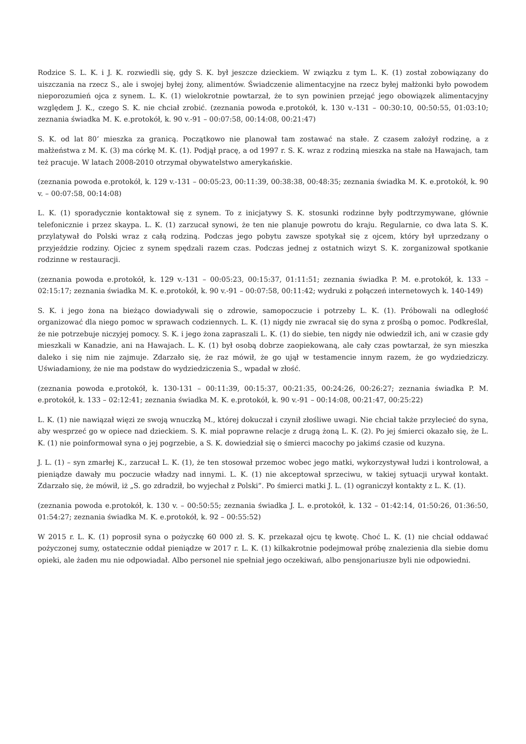Rodzice S. L. K. i J. K. rozwiedli się, gdy S. K. był jeszcze dzieckiem. W związku z tym L. K. (1) został zobowiązany do uiszczania na rzecz S., ale i swojej byłej żony, alimentów. Świadczenie alimentacyjne na rzecz byłej małżonki było powodem nieporozumień ojca z synem. L. K. (1) wielokrotnie powtarzał, że to syn powinien przejąć jego obowiązek alimentacyjny względem J. K., czego S. K. nie chciał zrobić. (zeznania powoda e.protokół, k. 130 v.-131 – 00:30:10, 00:50:55, 01:03:10; zeznania świadka M. K. e.protokół, k. 90 v.-91 – 00:07:58, 00:14:08, 00:21:47)
S. K. od lat 80’ mieszka za granicą. Początkowo nie planował tam zostawać na stałe. Z czasem założył rodzinę, a z małżeństwa z M. K. (3) ma córkę M. K. (1). Podjął pracę, a od 1997 r. S. K. wraz z rodziną mieszka na stałe na Hawajach, tam też pracuje. W latach 2008-2010 otrzymał obywatelstwo amerykańskie.
(zeznania powoda e.protokół, k. 129 v.-131 – 00:05:23, 00:11:39, 00:38:38, 00:48:35; zeznania świadka M. K. e.protokół, k. 90 v. – 00:07:58, 00:14:08)
L. K. (1) sporadycznie kontaktował się z synem. To z inicjatywy S. K. stosunki rodzinne były podtrzymywane, głównie telefonicznie i przez skaypa. L. K. (1) zarzucał synowi, że ten nie planuje powrotu do kraju. Regularnie, co dwa lata S. K. przylatywał do Polski wraz z całą rodziną. Podczas jego pobytu zawsze spotykał się z ojcem, który był uprzedzany o przyjeździe rodziny. Ojciec z synem spędzali razem czas. Podczas jednej z ostatnich wizyt S. K. zorganizował spotkanie rodzinne w restauracji.
(zeznania powoda e.protokół, k. 129 v.-131 – 00:05:23, 00:15:37, 01:11:51; zeznania świadka P. M. e.protokół, k. 133 – 02:15:17; zeznania świadka M. K. e.protokół, k. 90 v.-91 – 00:07:58, 00:11:42; wydruki z połączeń internetowych k. 140-149)
S. K. i jego żona na bieżąco dowiadywali się o zdrowie, samopoczucie i potrzeby L. K. (1). Próbowali na odległość organizować dla niego pomoc w sprawach codziennych. L. K. (1) nigdy nie zwracał się do syna z prośbą o pomoc. Podkreślał, że nie potrzebuje niczyjej pomocy. S. K. i jego żona zapraszali L. K. (1) do siebie, ten nigdy nie odwiedził ich, ani w czasie gdy mieszkali w Kanadzie, ani na Hawajach. L. K. (1) był osobą dobrze zaopiekowaną, ale cały czas powtarzał, że syn mieszka daleko i się nim nie zajmuje. Zdarzało się, że raz mówił, że go ujął w testamencie innym razem, że go wydziedziczy. Uświadamiony, że nie ma podstaw do wydziedziczenia S., wpadał w złość.
(zeznania powoda e.protokół, k. 130-131 – 00:11:39, 00:15:37, 00:21:35, 00:24:26, 00:26:27; zeznania świadka P. M. e.protokół, k. 133 – 02:12:41; zeznania świadka M. K. e.protokół, k. 90 v.-91 – 00:14:08, 00:21:47, 00:25:22)
L. K. (1) nie nawiązał więzi ze swoją wnuczką M., której dokuczał i czynił złośliwe uwagi. Nie chciał także przylecieć do syna, aby wesprzeć go w opiece nad dzieckiem. S. K. miał poprawne relacje z drugą żoną L. K. (2). Po jej śmierci okazało się, że L. K. (1) nie poinformował syna o jej pogrzebie, a S. K. dowiedział się o śmierci macochy po jakimś czasie od kuzyna.
J. L. (1) – syn zmarłej K., zarzucał L. K. (1), że ten stosował przemoc wobec jego matki, wykorzystywał ludzi i kontrolował, a pieniądze dawały mu poczucie władzy nad innymi. L. K. (1) nie akceptował sprzeciwu, w takiej sytuacji urywał kontakt. Zdarzało się, że mówił, iż „S. go zdradził, bo wyjechał z Polski”. Po śmierci matki J. L. (1) ograniczył kontakty z L. K. (1).
(zeznania powoda e.protokół, k. 130 v. – 00:50:55; zeznania świadka J. L. e.protokół, k. 132 – 01:42:14, 01:50:26, 01:36:50, 01:54:27; zeznania świadka M. K. e.protokół, k. 92 – 00:55:52)
W 2015 r. L. K. (1) poprosił syna o pożyczkę 60 000 zł. S. K. przekazał ojcu tę kwotę. Choć L. K. (1) nie chciał oddawać pożyczonej sumy, ostatecznie oddał pieniądze w 2017 r. L. K. (1) kilkakrotnie podejmował próbę znalezienia dla siebie domu opieki, ale żaden mu nie odpowiadał. Albo personel nie spełniał jego oczekiwań, albo pensjonariusze byli nie odpowiedni.